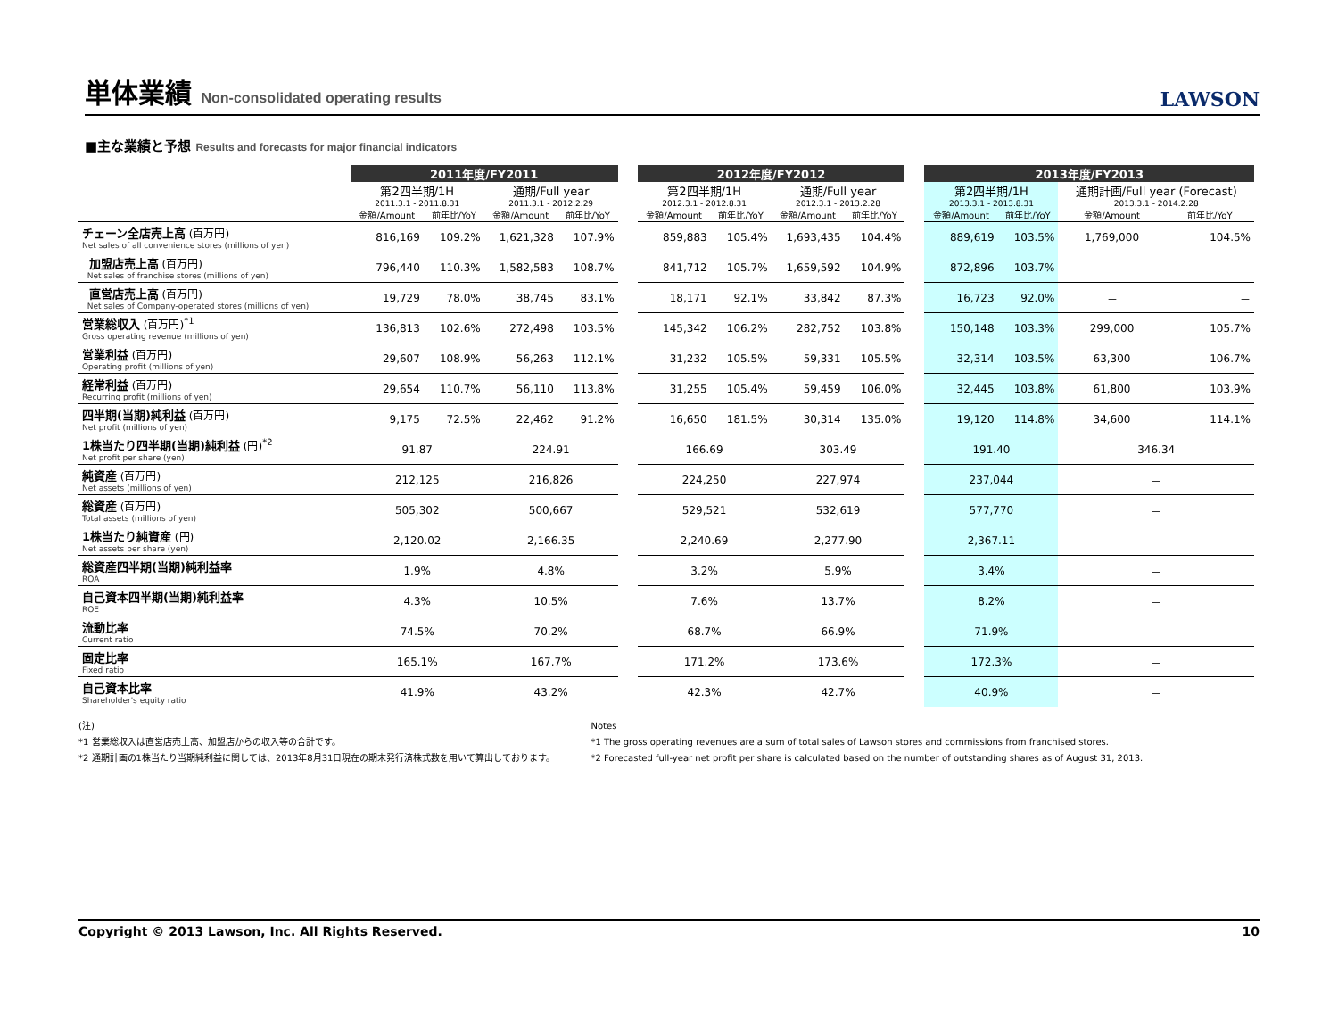単体業績 Non-consolidated operating results
LAWSON
■主な業績と予想 Results and forecasts for major financial indicators
| | 2011年度/FY2011 | | | | | 2012年度/FY2012 | | | | | 2013年度/FY2013 | | | |
| --- | --- | --- | --- | --- | --- | --- | --- | --- | --- | --- | --- | --- | --- | --- |
| | 第2四半期/1H 2011.3.1 - 2011.8.31 | | 通期/Full year 2011.3.1 - 2012.2.29 | | | 第2四半期/1H 2012.3.1 - 2012.8.31 | | 通期/Full year 2012.3.1 - 2013.2.28 | | | 第2四半期/1H 2013.3.1 - 2013.8.31 | | 通期計画/Full year (Forecast) 2013.3.1 - 2014.2.28 | |
| | 金額/Amount | 前年比/YoY | 金額/Amount | 前年比/YoY | | 金額/Amount | 前年比/YoY | 金額/Amount | 前年比/YoY | | 金額/Amount | 前年比/YoY | 金額/Amount | 前年比/YoY |
| チェーン全店売上高 (百万円) Net sales of all convenience stores (millions of yen) | 816,169 | 109.2% | 1,621,328 | 107.9% | | 859,883 | 105.4% | 1,693,435 | 104.4% | | 889,619 | 103.5% | 1,769,000 | 104.5% |
| 加盟店売上高 (百万円) Net sales of franchise stores (millions of yen) | 796,440 | 110.3% | 1,582,583 | 108.7% | | 841,712 | 105.7% | 1,659,592 | 104.9% | | 872,896 | 103.7% | － | － |
| 直営店売上高 (百万円) Net sales of Company-operated stores (millions of yen) | 19,729 | 78.0% | 38,745 | 83.1% | | 18,171 | 92.1% | 33,842 | 87.3% | | 16,723 | 92.0% | － | － |
| 営業総収入 (百万円)<sup>*1</sup> Gross operating revenue (millions of yen) | 136,813 | 102.6% | 272,498 | 103.5% | | 145,342 | 106.2% | 282,752 | 103.8% | | 150,148 | 103.3% | 299,000 | 105.7% |
| 営業利益 (百万円) Operating profit (millions of yen) | 29,607 | 108.9% | 56,263 | 112.1% | | 31,232 | 105.5% | 59,331 | 105.5% | | 32,314 | 103.5% | 63,300 | 106.7% |
| 経常利益 (百万円) Recurring profit (millions of yen) | 29,654 | 110.7% | 56,110 | 113.8% | | 31,255 | 105.4% | 59,459 | 106.0% | | 32,445 | 103.8% | 61,800 | 103.9% |
| 四半期(当期)純利益 (百万円) Net profit (millions of yen) | 9,175 | 72.5% | 22,462 | 91.2% | | 16,650 | 181.5% | 30,314 | 135.0% | | 19,120 | 114.8% | 34,600 | 114.1% |
| 1株当たり四半期(当期)純利益 (円)<sup>*2</sup> Net profit per share (yen) | 91.87 | | 224.91 | | | 166.69 | | 303.49 | | | 191.40 | | 346.34 | |
| 純資産 (百万円) Net assets (millions of yen) | 212,125 | | 216,826 | | | 224,250 | | 227,974 | | | 237,044 | | － | |
| 総資産 (百万円) Total assets (millions of yen) | 505,302 | | 500,667 | | | 529,521 | | 532,619 | | | 577,770 | | － | |
| 1株当たり純資産 (円) Net assets per share (yen) | 2,120.02 | | 2,166.35 | | | 2,240.69 | | 2,277.90 | | | 2,367.11 | | － | |
| 総資産四半期(当期)純利益率 ROA | 1.9% | | 4.8% | | | 3.2% | | 5.9% | | | 3.4% | | － | |
| 自己資本四半期(当期)純利益率 ROE | 4.3% | | 10.5% | | | 7.6% | | 13.7% | | | 8.2% | | － | |
| 流動比率 Current ratio | 74.5% | | 70.2% | | | 68.7% | | 66.9% | | | 71.9% | | － | |
| 固定比率 Fixed ratio | 165.1% | | 167.7% | | | 171.2% | | 173.6% | | | 172.3% | | － | |
| 自己資本比率 Shareholder's equity ratio | 41.9% | | 43.2% | | | 42.3% | | 42.7% | | | 40.9% | | － | |
(注)
*1 営業総収入は直営店売上高、加盟店からの収入等の合計です。
*2 通期計画の1株当たり当期純利益に関しては、2013年8月31日現在の期末発行済株式数を用いて算出しております。
Notes
*1 The gross operating revenues are a sum of total sales of Lawson stores and commissions from franchised stores.
*2 Forecasted full-year net profit per share is calculated based on the number of outstanding shares as of August 31, 2013.
Copyright © 2013 Lawson, Inc. All Rights Reserved. 10